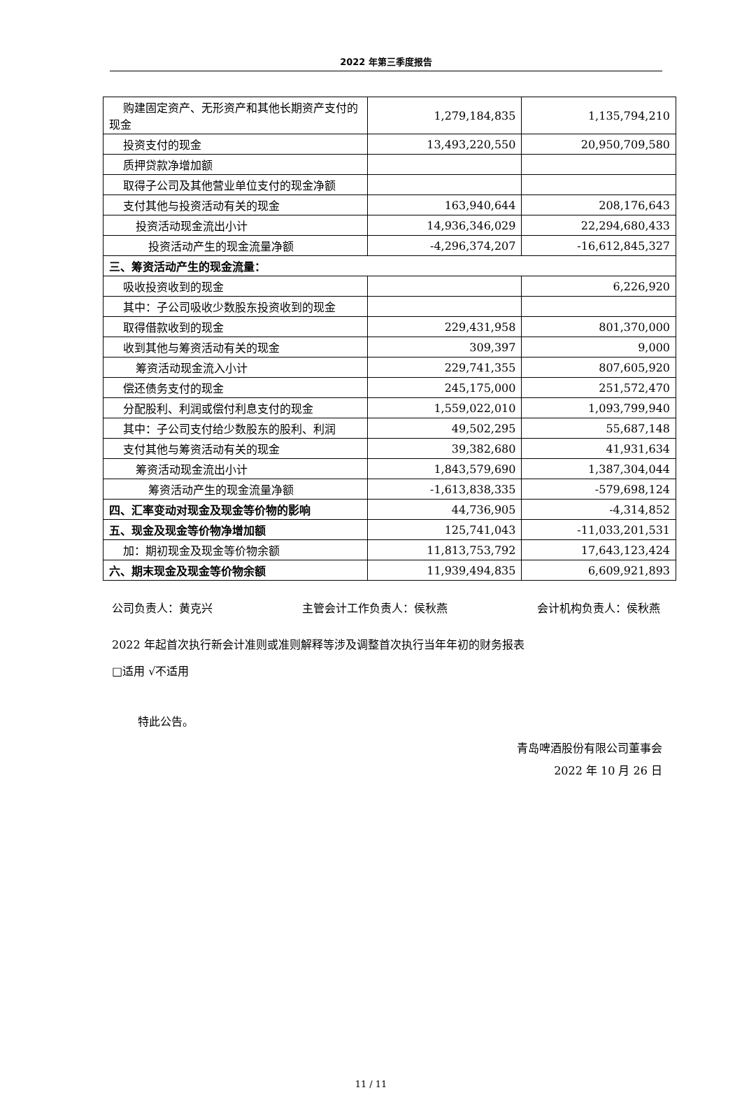2022 年第三季度报告
| 购建固定资产、无形资产和其他长期资产支付的现金 | 1,279,184,835 | 1,135,794,210 |
| 投资支付的现金 | 13,493,220,550 | 20,950,709,580 |
| 质押贷款净增加额 | | |
| 取得子公司及其他营业单位支付的现金净额 | | |
| 支付其他与投资活动有关的现金 | 163,940,644 | 208,176,643 |
| 投资活动现金流出小计 | 14,936,346,029 | 22,294,680,433 |
| 投资活动产生的现金流量净额 | -4,296,374,207 | -16,612,845,327 |
| 三、筹资活动产生的现金流量： | | |
| 吸收投资收到的现金 | | 6,226,920 |
| 其中：子公司吸收少数股东投资收到的现金 | | |
| 取得借款收到的现金 | 229,431,958 | 801,370,000 |
| 收到其他与筹资活动有关的现金 | 309,397 | 9,000 |
| 筹资活动现金流入小计 | 229,741,355 | 807,605,920 |
| 偿还债务支付的现金 | 245,175,000 | 251,572,470 |
| 分配股利、利润或偿付利息支付的现金 | 1,559,022,010 | 1,093,799,940 |
| 其中：子公司支付给少数股东的股利、利润 | 49,502,295 | 55,687,148 |
| 支付其他与筹资活动有关的现金 | 39,382,680 | 41,931,634 |
| 筹资活动现金流出小计 | 1,843,579,690 | 1,387,304,044 |
| 筹资活动产生的现金流量净额 | -1,613,838,335 | -579,698,124 |
| 四、汇率变动对现金及现金等价物的影响 | 44,736,905 | -4,314,852 |
| 五、现金及现金等价物净增加额 | 125,741,043 | -11,033,201,531 |
| 加：期初现金及现金等价物余额 | 11,813,753,792 | 17,643,123,424 |
| 六、期末现金及现金等价物余额 | 11,939,494,835 | 6,609,921,893 |
公司负责人：黄克兴 主管会计工作负责人：侯秋燕 会计机构负责人：侯秋燕
2022 年起首次执行新会计准则或准则解释等涉及调整首次执行当年年初的财务报表
□适用 √不适用
特此公告。
青岛啤酒股份有限公司董事会
2022 年 10 月 26 日
11 / 11